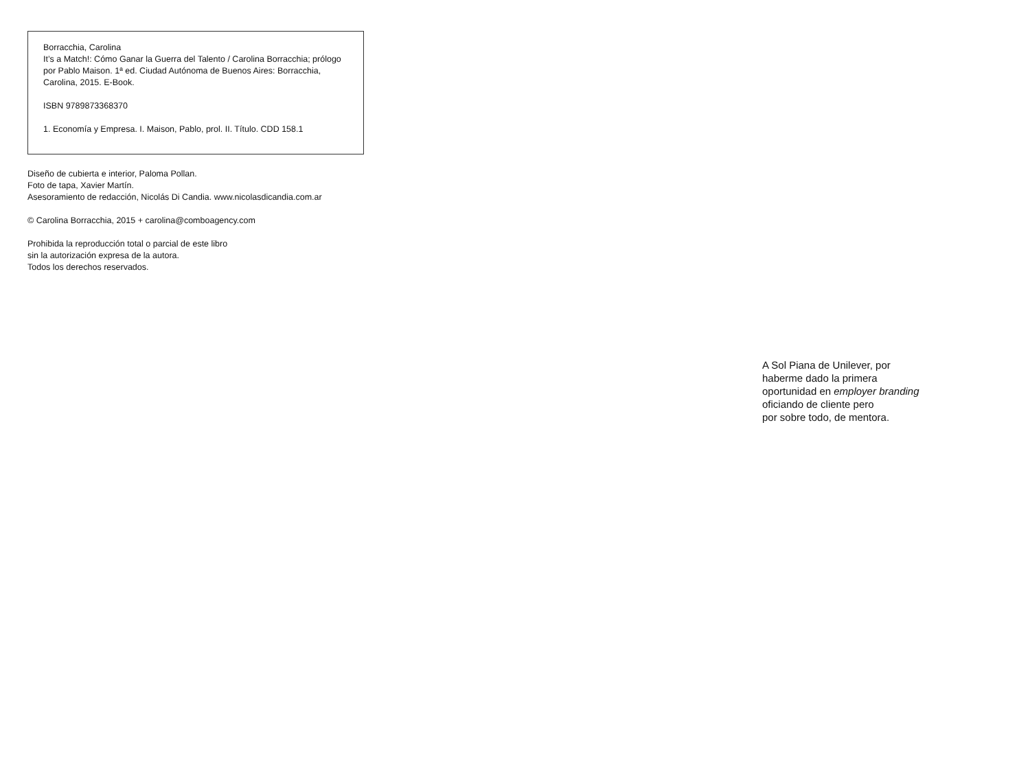Borracchia, Carolina
It’s a Match!: Cómo Ganar la Guerra del Talento / Carolina Borracchia; prólogo por Pablo Maison. 1ª ed. Ciudad Autónoma de Buenos Aires: Borracchia, Carolina, 2015. E-Book.
ISBN 9789873368370
1. Economía y Empresa. I. Maison, Pablo, prol. II. Título. CDD 158.1
Diseño de cubierta e interior, Paloma Pollan.
Foto de tapa, Xavier Martín.
Asesoramiento de redacción, Nicolás Di Candia. www.nicolasdicandia.com.ar
© Carolina Borracchia, 2015 + carolina@comboagency.com
Prohibida la reproducción total o parcial de este libro
sin la autorización expresa de la autora.
Todos los derechos reservados.
A Sol Piana de Unilever, por
haberme dado la primera
oportunidad en employer branding
oficiando de cliente pero
por sobre todo, de mentora.